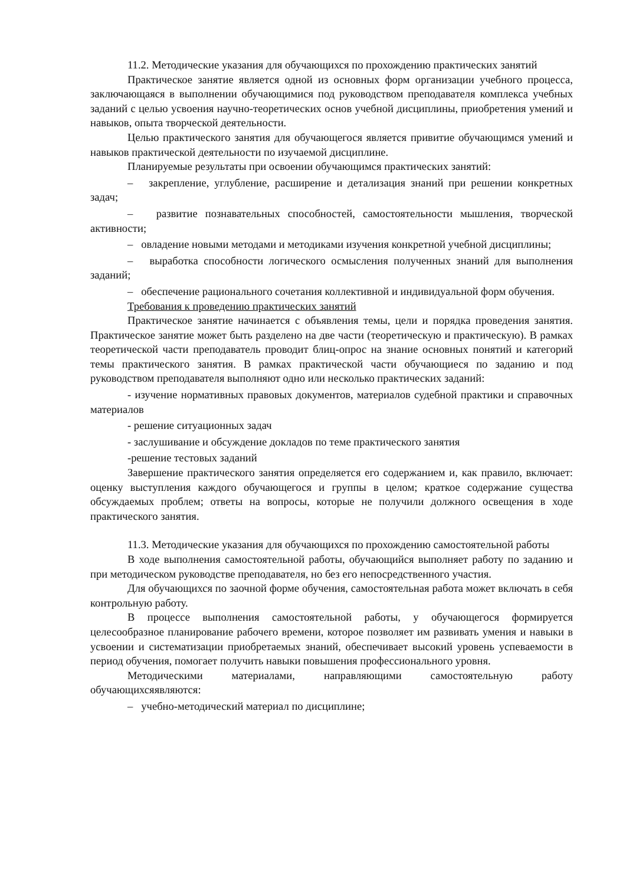11.2. Методические указания для обучающихся по прохождению практических занятий
Практическое занятие является одной из основных форм организации учебного процесса, заключающаяся в выполнении обучающимися под руководством преподавателя комплекса учебных заданий с целью усвоения научно-теоретических основ учебной дисциплины, приобретения умений и навыков, опыта творческой деятельности.
Целью практического занятия для обучающегося является привитие обучающимся умений и навыков практической деятельности по изучаемой дисциплине.
Планируемые результаты при освоении обучающимся практических занятий:
– закрепление, углубление, расширение и детализация знаний при решении конкретных задач;
– развитие познавательных способностей, самостоятельности мышления, творческой активности;
– овладение новыми методами и методиками изучения конкретной учебной дисциплины;
– выработка способности логического осмысления полученных знаний для выполнения заданий;
– обеспечение рационального сочетания коллективной и индивидуальной форм обучения.
Требования к проведению практических занятий
Практическое занятие начинается с объявления темы, цели и порядка проведения занятия. Практическое занятие может быть разделено на две части (теоретическую и практическую). В рамках теоретической части преподаватель проводит блиц-опрос на знание основных понятий и категорий темы практического занятия. В рамках практической части обучающиеся по заданию и под руководством преподавателя выполняют одно или несколько практических заданий:
- изучение нормативных правовых документов, материалов судебной практики и справочных материалов
- решение ситуационных задач
- заслушивание и обсуждение докладов по теме практического занятия
-решение тестовых заданий
Завершение практического занятия определяется его содержанием и, как правило, включает: оценку выступления каждого обучающегося и группы в целом; краткое содержание существа обсуждаемых проблем; ответы на вопросы, которые не получили должного освещения в ходе практического занятия.
11.3. Методические указания для обучающихся по прохождению самостоятельной работы
В ходе выполнения самостоятельной работы, обучающийся выполняет работу по заданию и при методическом руководстве преподавателя, но без его непосредственного участия.
Для обучающихся по заочной форме обучения, самостоятельная работа может включать в себя контрольную работу.
В процессе выполнения самостоятельной работы, у обучающегося формируется целесообразное планирование рабочего времени, которое позволяет им развивать умения и навыки в усвоении и систематизации приобретаемых знаний, обеспечивает высокий уровень успеваемости в период обучения, помогает получить навыки повышения профессионального уровня.
Методическими материалами, направляющими самостоятельную работу обучающихсяявляются:
– учебно-методический материал по дисциплине;